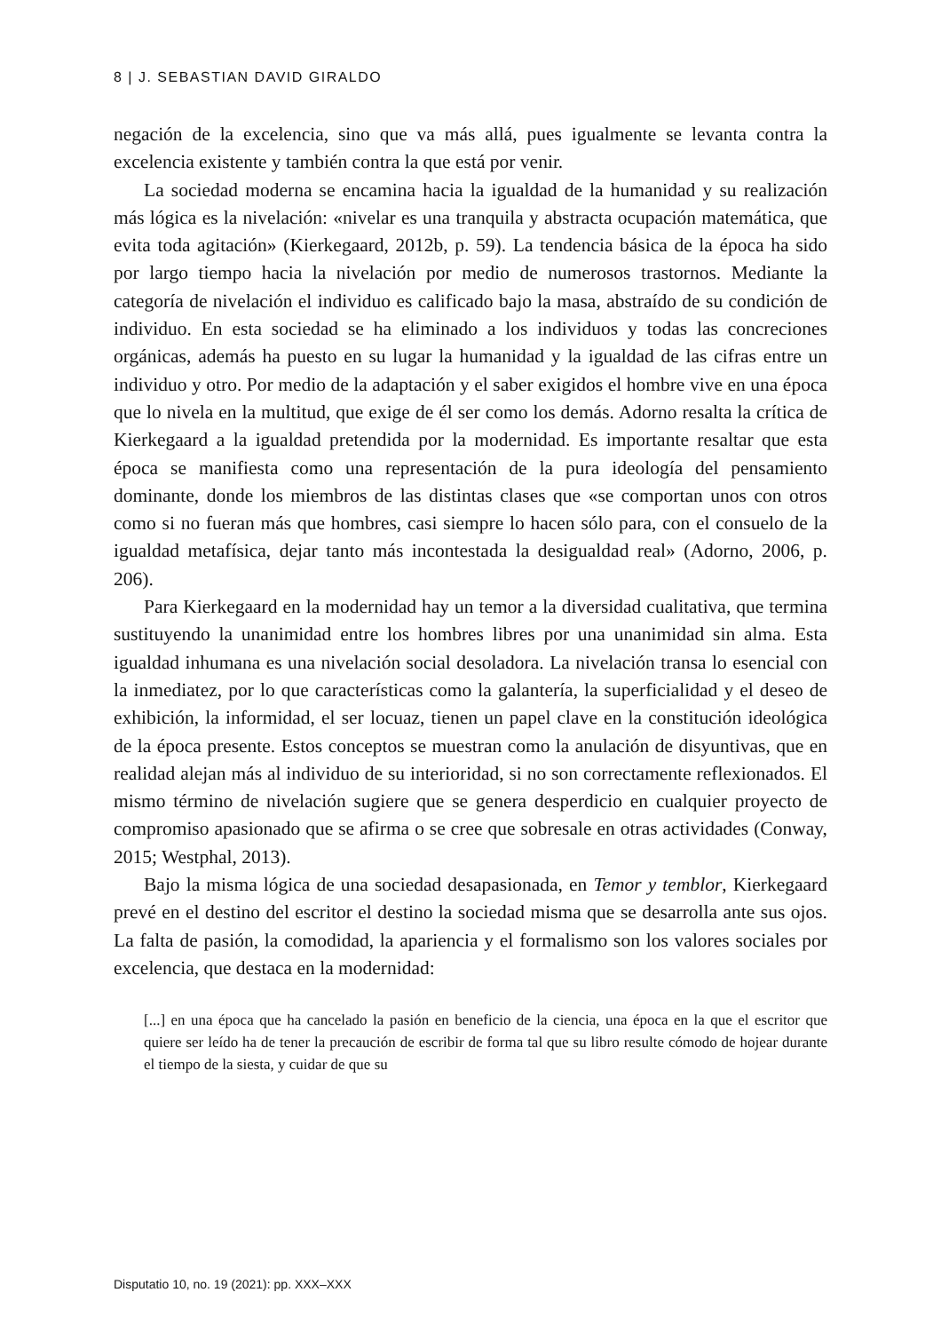8 | J. SEBASTIAN DAVID GIRALDO
negación de la excelencia, sino que va más allá, pues igualmente se levanta contra la excelencia existente y también contra la que está por venir.
La sociedad moderna se encamina hacia la igualdad de la humanidad y su realización más lógica es la nivelación: «nivelar es una tranquila y abstracta ocupación matemática, que evita toda agitación» (Kierkegaard, 2012b, p. 59). La tendencia básica de la época ha sido por largo tiempo hacia la nivelación por medio de numerosos trastornos. Mediante la categoría de nivelación el individuo es calificado bajo la masa, abstraído de su condición de individuo. En esta sociedad se ha eliminado a los individuos y todas las concreciones orgánicas, además ha puesto en su lugar la humanidad y la igualdad de las cifras entre un individuo y otro. Por medio de la adaptación y el saber exigidos el hombre vive en una época que lo nivela en la multitud, que exige de él ser como los demás. Adorno resalta la crítica de Kierkegaard a la igualdad pretendida por la modernidad. Es importante resaltar que esta época se manifiesta como una representación de la pura ideología del pensamiento dominante, donde los miembros de las distintas clases que «se comportan unos con otros como si no fueran más que hombres, casi siempre lo hacen sólo para, con el consuelo de la igualdad metafísica, dejar tanto más incontestada la desigualdad real» (Adorno, 2006, p. 206).
Para Kierkegaard en la modernidad hay un temor a la diversidad cualitativa, que termina sustituyendo la unanimidad entre los hombres libres por una unanimidad sin alma. Esta igualdad inhumana es una nivelación social desoladora. La nivelación transa lo esencial con la inmediatez, por lo que características como la galantería, la superficialidad y el deseo de exhibición, la informidad, el ser locuaz, tienen un papel clave en la constitución ideológica de la época presente. Estos conceptos se muestran como la anulación de disyuntivas, que en realidad alejan más al individuo de su interioridad, si no son correctamente reflexionados. El mismo término de nivelación sugiere que se genera desperdicio en cualquier proyecto de compromiso apasionado que se afirma o se cree que sobresale en otras actividades (Conway, 2015; Westphal, 2013).
Bajo la misma lógica de una sociedad desapasionada, en Temor y temblor, Kierkegaard prevé en el destino del escritor el destino la sociedad misma que se desarrolla ante sus ojos. La falta de pasión, la comodidad, la apariencia y el formalismo son los valores sociales por excelencia, que destaca en la modernidad:
[...] en una época que ha cancelado la pasión en beneficio de la ciencia, una época en la que el escritor que quiere ser leído ha de tener la precaución de escribir de forma tal que su libro resulte cómodo de hojear durante el tiempo de la siesta, y cuidar de que su
Disputatio 10, no. 19 (2021): pp. XXX–XXX